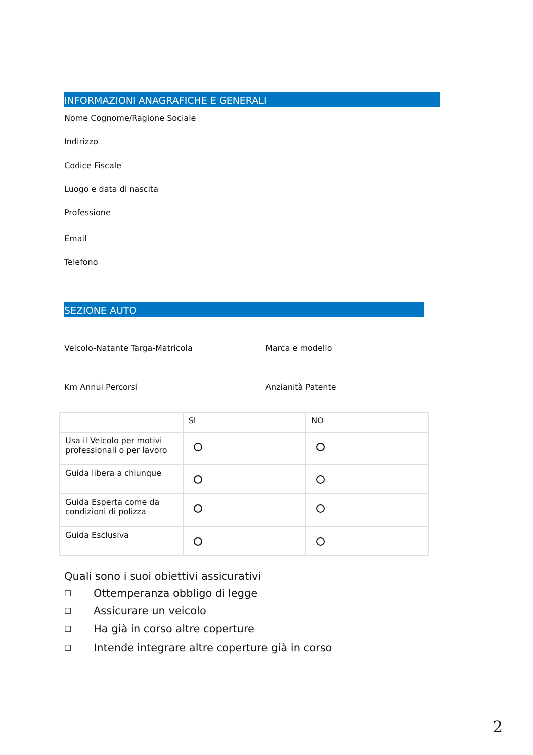INFORMAZIONI ANAGRAFICHE E GENERALI
Nome Cognome/Ragione Sociale
Indirizzo
Codice Fiscale
Luogo e data di nascita
Professione
Email
Telefono
SEZIONE AUTO
Veicolo-Natante Targa-Matricola Marca e modello
Km Annui Percorsi Anzianità Patente
| | SI | NO |
| Usa il Veicolo per motivi professionali o per lavoro | | |
| Guida libera a chiunque | | |
| Guida Esperta come da condizioni di polizza | | |
| Guida Esclusiva | | |
Quali sono i suoi obiettivi assicurativi
☐ Ottemperanza obbligo di legge
☐ Assicurare un veicolo
☐ Ha già in corso altre coperture
☐ Intende integrare altre coperture già in corso
2